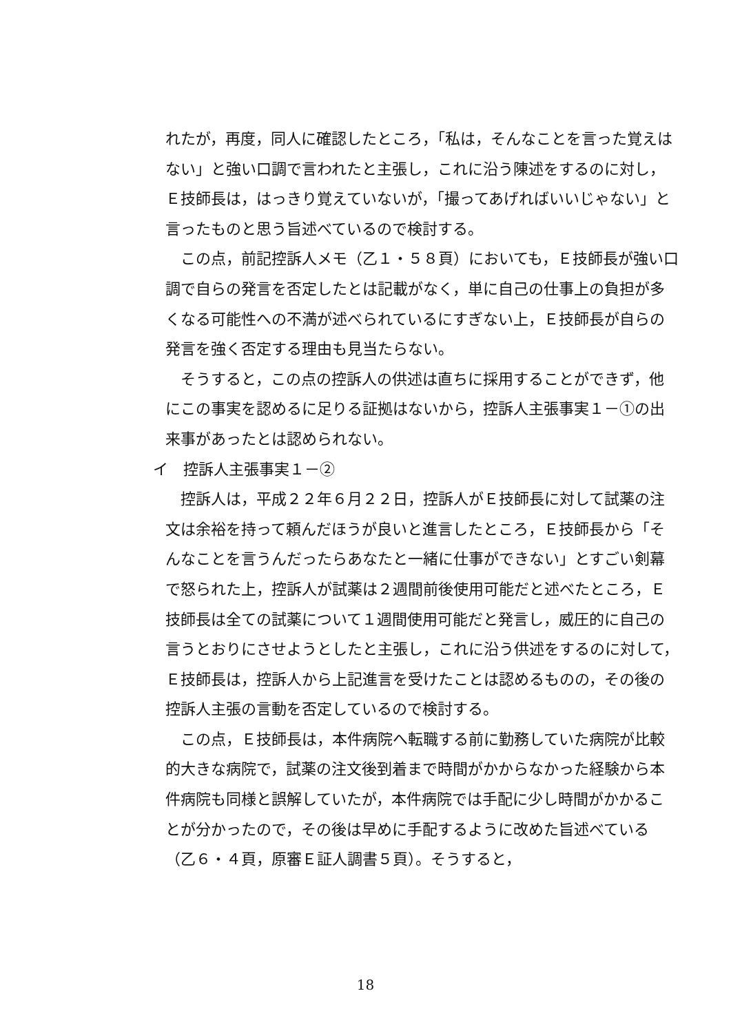れたが，再度，同人に確認したところ，「私は，そんなことを言った覚えはない」と強い口調で言われたと主張し，これに沿う陳述をするのに対し，Ｅ技師長は，はっきり覚えていないが，「撮ってあげればいいじゃない」と言ったものと思う旨述べているので検討する。
この点，前記控訴人メモ（乙１・５８頁）においても，Ｅ技師長が強い口調で自らの発言を否定したとは記載がなく，単に自己の仕事上の負担が多くなる可能性への不満が述べられているにすぎない上，Ｅ技師長が自らの発言を強く否定する理由も見当たらない。
そうすると，この点の控訴人の供述は直ちに採用することができず，他にこの事実を認めるに足りる証拠はないから，控訴人主張事実１－①の出来事があったとは認められない。
イ　控訴人主張事実１－②
控訴人は，平成２２年６月２２日，控訴人がＥ技師長に対して試薬の注文は余裕を持って頼んだほうが良いと進言したところ，Ｅ技師長から「そんなことを言うんだったらあなたと一緒に仕事ができない」とすごい剣幕で怒られた上，控訴人が試薬は２週間前後使用可能だと述べたところ，Ｅ技師長は全ての試薬について１週間使用可能だと発言し，威圧的に自己の言うとおりにさせようとしたと主張し，これに沿う供述をするのに対して，Ｅ技師長は，控訴人から上記進言を受けたことは認めるものの，その後の控訴人主張の言動を否定しているので検討する。
この点，Ｅ技師長は，本件病院へ転職する前に勤務していた病院が比較的大きな病院で，試薬の注文後到着まで時間がかからなかった経験から本件病院も同様と誤解していたが，本件病院では手配に少し時間がかかることが分かったので，その後は早めに手配するように改めた旨述べている（乙６・４頁，原審Ｅ証人調書５頁）。そうすると，
18